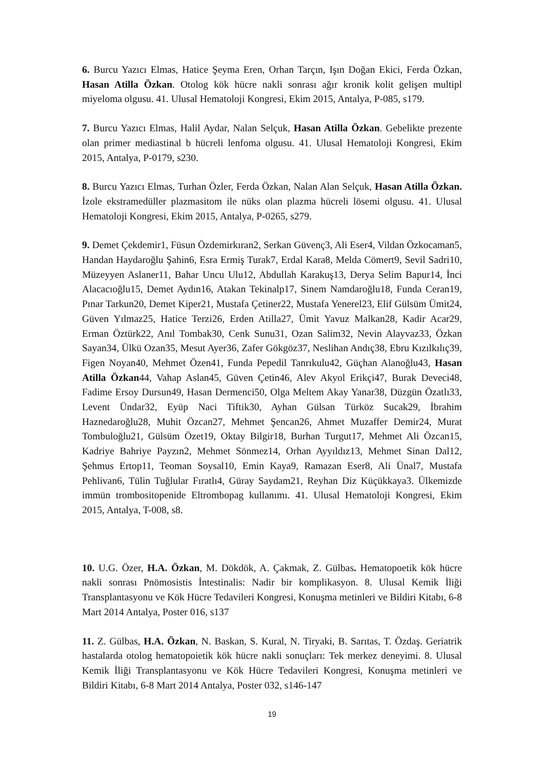6. Burcu Yazıcı Elmas, Hatice Şeyma Eren, Orhan Tarçın, Işın Doğan Ekici, Ferda Özkan, Hasan Atilla Özkan. Otolog kök hücre nakli sonrası ağır kronik kolit gelişen multipl miyeloma olgusu. 41. Ulusal Hematoloji Kongresi, Ekim 2015, Antalya, P-085, s179.
7. Burcu Yazıcı Elmas, Halil Aydar, Nalan Selçuk, Hasan Atilla Özkan. Gebelikte prezente olan primer mediastinal b hücreli lenfoma olgusu. 41. Ulusal Hematoloji Kongresi, Ekim 2015, Antalya, P-0179, s230.
8. Burcu Yazıcı Elmas, Turhan Özler, Ferda Özkan, Nalan Alan Selçuk, Hasan Atilla Özkan. İzole ekstramedüller plazmasitom ile nüks olan plazma hücreli lösemi olgusu. 41. Ulusal Hematoloji Kongresi, Ekim 2015, Antalya, P-0265, s279.
9. Demet Çekdemir1, Füsun Özdemirkıran2, Serkan Güvenç3, Ali Eser4, Vildan Özkocaman5, Handan Haydaroğlu Şahin6, Esra Ermiş Turak7, Erdal Kara8, Melda Cömert9, Sevil Sadri10, Müzeyyen Aslaner11, Bahar Uncu Ulu12, Abdullah Karakuş13, Derya Selim Bapur14, İnci Alacacıoğlu15, Demet Aydın16, Atakan Tekinalp17, Sinem Namdaroğlu18, Funda Ceran19, Pınar Tarkun20, Demet Kiper21, Mustafa Çetiner22, Mustafa Yenerel23, Elif Gülsüm Ümit24, Güven Yılmaz25, Hatice Terzi26, Erden Atilla27, Ümit Yavuz Malkan28, Kadir Acar29, Erman Öztürk22, Anıl Tombak30, Cenk Sunu31, Ozan Salim32, Nevin Alayvaz33, Özkan Sayan34, Ülkü Ozan35, Mesut Ayer36, Zafer Gökgöz37, Neslihan Andıç38, Ebru Kızılkılıç39, Figen Noyan40, Mehmet Özen41, Funda Pepedil Tanrıkulu42, Güçhan Alanoğlu43, Hasan Atilla Özkan44, Vahap Aslan45, Güven Çetin46, Alev Akyol Erikçi47, Burak Deveci48, Fadime Ersoy Dursun49, Hasan Dermenci50, Olga Meltem Akay Yanar38, Düzgün Özatlı33, Levent Ündar32, Eyüp Naci Tiftik30, Ayhan Gülsan Türköz Sucak29, İbrahim Haznedaroğlu28, Muhit Özcan27, Mehmet Şencan26, Ahmet Muzaffer Demir24, Murat Tombuloğlu21, Gülsüm Özet19, Oktay Bilgir18, Burhan Turgut17, Mehmet Ali Özcan15, Kadriye Bahriye Payzın2, Mehmet Sönmez14, Orhan Ayyıldız13, Mehmet Sinan Dal12, Şehmus Ertop11, Teoman Soysal10, Emin Kaya9, Ramazan Eser8, Ali Ünal7, Mustafa Pehlivan6, Tülin Tuğlular Fıratlı4, Güray Saydam21, Reyhan Diz Küçükkaya3. Ülkemizde immün trombositopenide Eltrombopag kullanımı. 41. Ulusal Hematoloji Kongresi, Ekim 2015, Antalya, T-008, s8.
10. U.G. Özer, H.A. Özkan, M. Dökdök, A. Çakmak, Z. Gülbas. Hematopoetik kök hücre nakli sonrası Pnömosistis İntestinalis: Nadir bir komplikasyon. 8. Ulusal Kemik İliği Transplantasyonu ve Kök Hücre Tedavileri Kongresi, Konuşma metinleri ve Bildiri Kitabı, 6-8 Mart 2014 Antalya, Poster 016, s137
11. Z. Gülbas, H.A. Özkan, N. Baskan, S. Kural, N. Tiryaki, B. Sarıtas, T. Özdaş. Geriatrik hastalarda otolog hematopoietik kök hücre nakli sonuçları: Tek merkez deneyimi. 8. Ulusal Kemik İliği Transplantasyonu ve Kök Hücre Tedavileri Kongresi, Konuşma metinleri ve Bildiri Kitabı, 6-8 Mart 2014 Antalya, Poster 032, s146-147
19